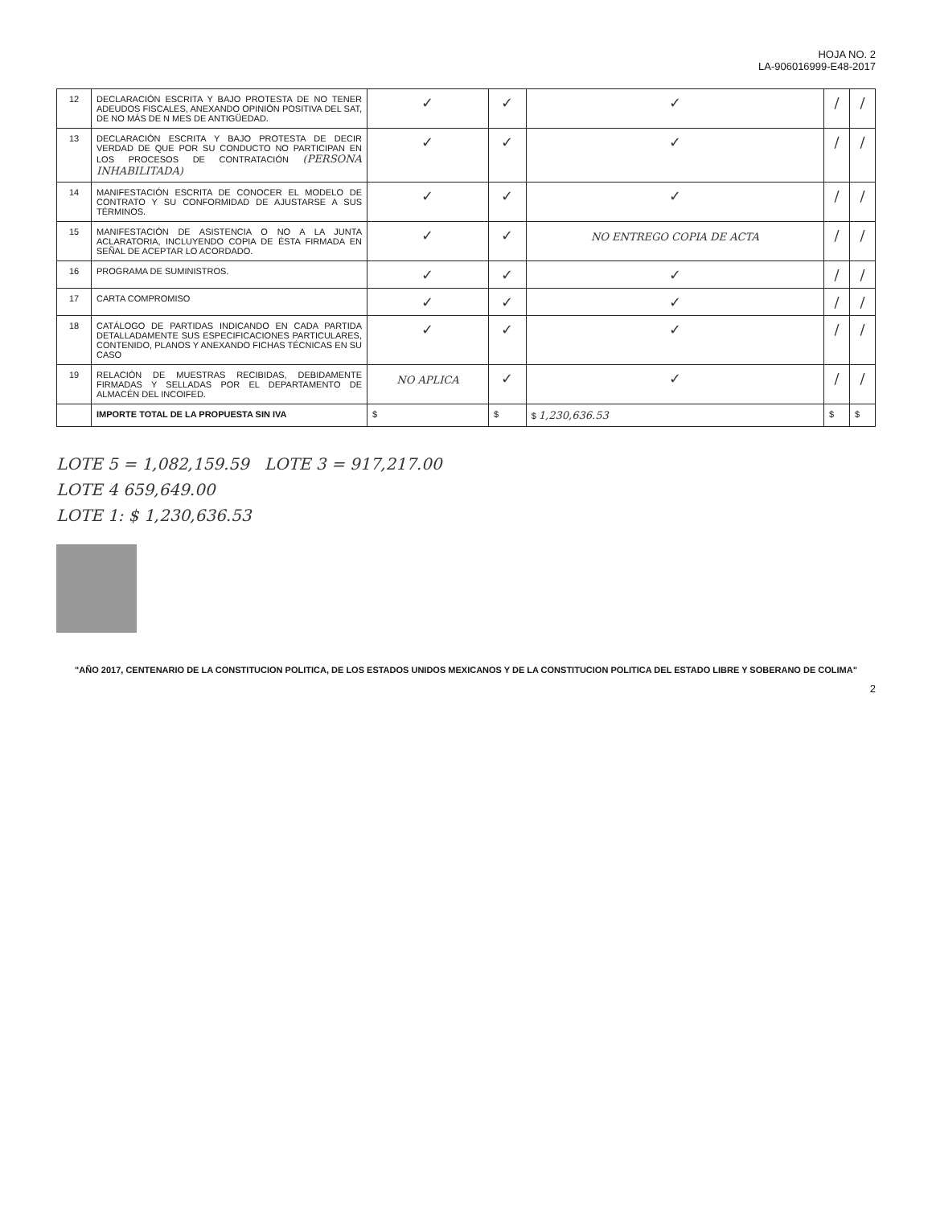HOJA NO. 2
LA-906016999-E48-2017
| 12 | DECLARACIÓN ESCRITA Y BAJO PROTESTA DE NO TENER ADEUDOS FISCALES, ANEXANDO OPINIÓN POSITIVA DEL SAT, DE NO MÁS DE N MES DE ANTIGÜEDAD. | ✓ | ✓ | ✓ | / | / |
| 13 | DECLARACIÓN ESCRITA Y BAJO PROTESTA DE DECIR VERDAD DE QUE POR SU CONDUCTO NO PARTICIPAN EN LOS PROCESOS DE CONTRATACIÓN (PERSONA INHABILITADA) | ✓ | ✓ | ✓ | / | / |
| 14 | MANIFESTACIÓN ESCRITA DE CONOCER EL MODELO DE CONTRATO Y SU CONFORMIDAD DE AJUSTARSE A SUS TÉRMINOS. | ✓ | ✓ | ✓ | / | / |
| 15 | MANIFESTACIÓN DE ASISTENCIA O NO A LA JUNTA ACLARATORIA, INCLUYENDO COPIA DE ÉSTA FIRMADA EN SEÑAL DE ACEPTAR LO ACORDADO. | ✓ | ✓ | NO ENTREGO COPIA DE ACTA | / | / |
| 16 | PROGRAMA DE SUMINISTROS. | ✓ | ✓ | ✓ | / | / |
| 17 | CARTA COMPROMISO | ✓ | ✓ | ✓ | / | / |
| 18 | CATÁLOGO DE PARTIDAS INDICANDO EN CADA PARTIDA DETALLADAMENTE SUS ESPECIFICACIONES PARTICULARES, CONTENIDO, PLANOS Y ANEXANDO FICHAS TÉCNICAS EN SU CASO | ✓ | ✓ | ✓ | / | / |
| 19 | RELACIÓN DE MUESTRAS RECIBIDAS, DEBIDAMENTE FIRMADAS Y SELLADAS POR EL DEPARTAMENTO DE ALMACÉN DEL INCOIFED. | NO APLICA | ✓ | ✓ | / | / |
| | IMPORTE TOTAL DE LA PROPUESTA SIN IVA | $ | $ | $ 1,230,636.53 | $ | $ |
LOTE 5 = 1,082,159.59 LOTE 3 = 917,217.00
LOTE 4 659,649.00
LOTE 1: $ 1,230,636.53
"AÑO 2017, CENTENARIO DE LA CONSTITUCION POLITICA, DE LOS ESTADOS UNIDOS MEXICANOS Y DE LA CONSTITUCION POLITICA DEL ESTADO LIBRE Y SOBERANO DE COLIMA"
2